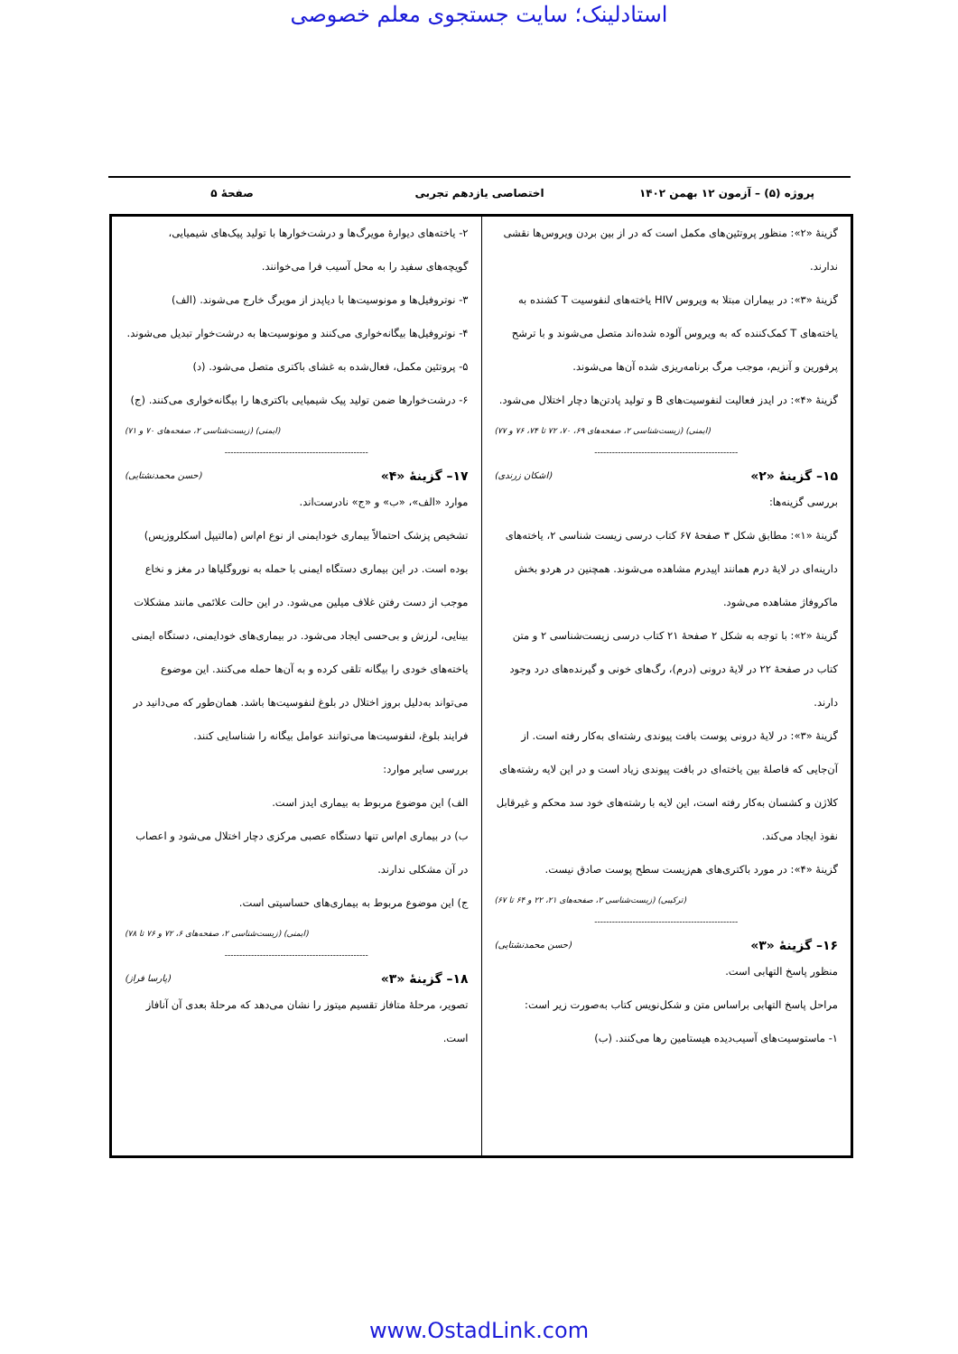استادلینک؛ سایت جستجوی معلم خصوصی
پروژه (۵) – آزمون ۱۲ بهمن ۱۴۰۲ اختصاصی یازدهم تجربی صفحهٔ ۵
گزینهٔ «۲»: منظور پروتئین‌های مکمل است که در از بین بردن ویروس‌ها نقشی ندارند.
گزینهٔ «۳»: در بیماران مبتلا به ویروس HIV یاخته‌های لنفوسیت T کشنده به یاخته‌های T کمک‌کننده که به ویروس آلوده شده‌اند متصل می‌شوند و با ترشح پرفورین و آنزیم، موجب مرگ برنامه‌ریزی شده آن‌ها می‌شوند.
گزینهٔ «۴»: در ایدز فعالیت لنفوسیت‌های B و تولید پادتن‌ها دچار اختلال می‌شود.
(ایمنی) (زیست‌شناسی ۲، صفحه‌های ۶۹، ۷۰، ۷۲ تا ۷۴، ۷۶ و ۷۷)
-------------------------------------------------
۱۵– گزینهٔ «۲» (اشکان زرندی)
بررسی گزینه‌ها:
گزینهٔ «۱»: مطابق شکل ۳ صفحهٔ ۶۷ کتاب درسی زیست شناسی ۲، یاخته‌های دارینه‌ای در لایهٔ درم همانند اپیدرم مشاهده می‌شوند. همچنین در هردو بخش ماکروفاژ مشاهده می‌شود.
گزینهٔ «۲»: با توجه به شکل ۲ صفحهٔ ۲۱ کتاب درسی زیست‌شناسی ۲ و متن کتاب در صفحهٔ ۲۲ در لایهٔ درونی (درم)، رگ‌های خونی و گیرنده‌های درد وجود دارند.
گزینهٔ «۳»: در لایهٔ درونی پوست بافت پیوندی رشته‌ای به‌کار رفته است. از آن‌جایی که فاصلهٔ بین یاخته‌ای در بافت پیوندی زیاد است و در این لایه رشته‌های کلاژن و کشسان به‌کار رفته است، این لایه با رشته‌های خود سد محکم و غیرقابل نفوذ ایجاد می‌کند.
گزینهٔ «۴»: در مورد باکتری‌های هم‌زیست سطح پوست صادق نیست.
(ترکیبی) (زیست‌شناسی ۲، صفحه‌های ۲۱، ۲۲ و ۶۴ تا ۶۷)
-------------------------------------------------
۱۶– گزینهٔ «۳» (حسن محمدنشتایی)
منظور پاسخ التهابی است.
مراحل پاسخ التهابی براساس متن و شکل‌نویس کتاب به‌صورت زیر است:
۱- ماستوسیت‌های آسیب‌دیده هیستامین رها می‌کنند. (ب)
۲- یاخته‌های دیوارهٔ مویرگ‌ها و درشت‌خوارها با تولید پیک‌های شیمیایی، گویچه‌های سفید را به محل آسیب فرا می‌خوانند.
۳- نوتروفیل‌ها و مونوسیت‌ها با دیاپدز از مویرگ خارج می‌شوند. (الف)
۴- نوتروفیل‌ها بیگانه‌خواری می‌کنند و مونوسیت‌ها به درشت‌خوار تبدیل می‌شوند.
۵- پروتئین مکمل، فعال‌شده به غشای باکتری متصل می‌شود. (د)
۶- درشت‌خوارها ضمن تولید پیک شیمیایی باکتری‌ها را بیگانه‌خواری می‌کنند. (ج)
(ایمنی) (زیست‌شناسی ۲، صفحه‌های ۷۰ و ۷۱)
-------------------------------------------------
۱۷– گزینهٔ «۴» (حسن محمدنشتایی)
موارد «الف»، «ب» و «ج» نادرست‌اند.
تشخیص پزشک احتمالاً بیماری خودایمنی از نوع ام‌اس (مالتیپل اسکلروزیس) بوده است. در این بیماری دستگاه ایمنی با حمله به نوروگلیاها در مغز و نخاع موجب از دست رفتن غلاف میلین می‌شود. در این حالت علائمی مانند مشکلات بینایی، لرزش و بی‌حسی ایجاد می‌شود. در بیماری‌های خودایمنی، دستگاه ایمنی یاخته‌های خودی را بیگانه تلقی کرده و به آن‌ها حمله می‌کنند. این موضوع می‌تواند به‌دلیل بروز اختلال در بلوغ لنفوسیت‌ها باشد. همان‌طور که می‌دانید در فرایند بلوغ، لنفوسیت‌ها می‌توانند عوامل بیگانه را شناسایی کنند.
بررسی سایر موارد:
الف) این موضوع مربوط به بیماری ایدز است.
ب) در بیماری ام‌اس تنها دستگاه عصبی مرکزی دچار اختلال می‌شود و اعصاب در آن مشکلی ندارند.
ج) این موضوع مربوط به بیماری‌های حساسیتی است.
(ایمنی) (زیست‌شناسی ۲، صفحه‌های ۶، ۷۲ و ۷۶ تا ۷۸)
-------------------------------------------------
۱۸– گزینهٔ «۳» (پارسا فراز)
تصویر، مرحلهٔ متافاز تقسیم میتوز را نشان می‌دهد که مرحلهٔ بعدی آن آنافاز است.
www.OstadLink.com